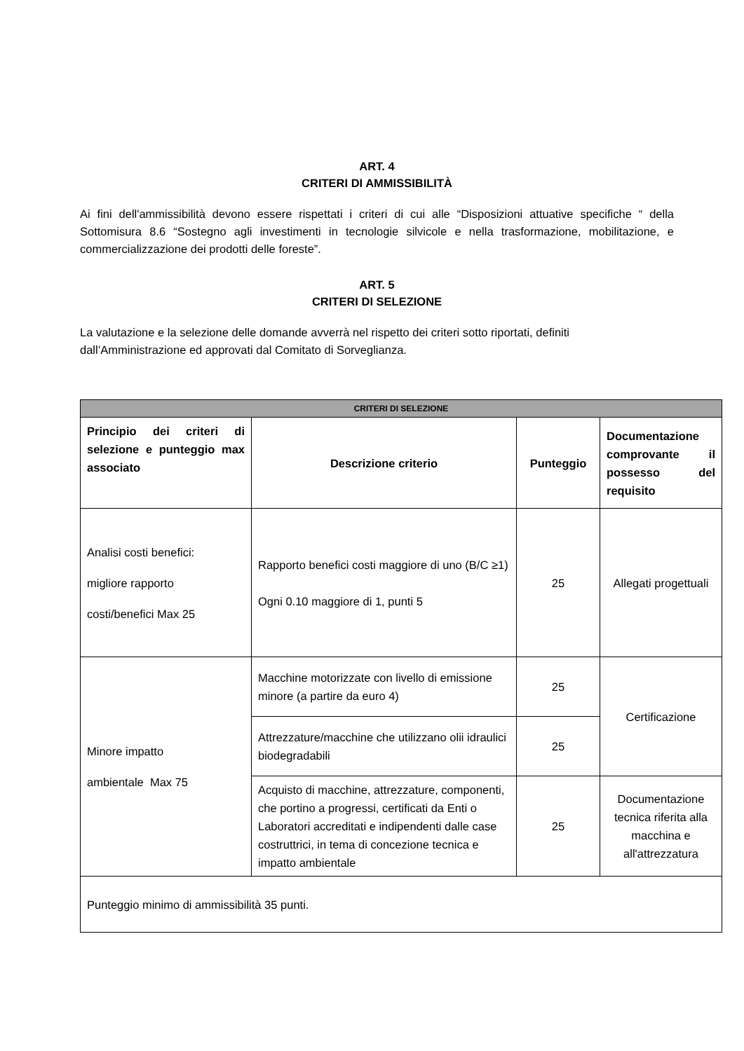ART. 4
CRITERI DI AMMISSIBILITÀ
Ai fini dell'ammissibilità devono essere rispettati i criteri di cui alle “Disposizioni attuative specifiche “ della Sottomisura 8.6 “Sostegno agli investimenti in tecnologie silvicole e nella trasformazione, mobilitazione, e commercializzazione dei prodotti delle foreste”.
ART. 5
CRITERI DI SELEZIONE
La valutazione e la selezione delle domande avverrà nel rispetto dei criteri sotto riportati, definiti dall’Amministrazione ed approvati dal Comitato di Sorveglianza.
| CRITERI DI SELEZIONE | | | |
| --- | --- | --- | --- |
| Principio dei criteri di selezione e punteggio max associato | Descrizione criterio | Punteggio | Documentazione comprovante il possesso del requisito |
| Analisi costi benefici: migliore rapporto costi/benefici Max 25 | Rapporto benefici costi maggiore di uno (B/C ≥1) Ogni 0.10 maggiore di 1, punti 5 | 25 | Allegati progettuali |
| Minore impatto ambientale Max 75 | Macchine motorizzate con livello di emissione minore (a partire da euro 4) | 25 | Certificazione |
| | Attrezzature/macchine che utilizzano olii idraulici biodegradabili | 25 | |
| | Acquisto di macchine, attrezzature, componenti, che portino a progressi, certificati da Enti o Laboratori accreditati e indipendenti dalle case costruttrici, in tema di concezione tecnica e impatto ambientale | 25 | Documentazione tecnica riferita alla macchina e all'attrezzatura |
| Punteggio minimo di ammissibilità 35 punti. | | | |